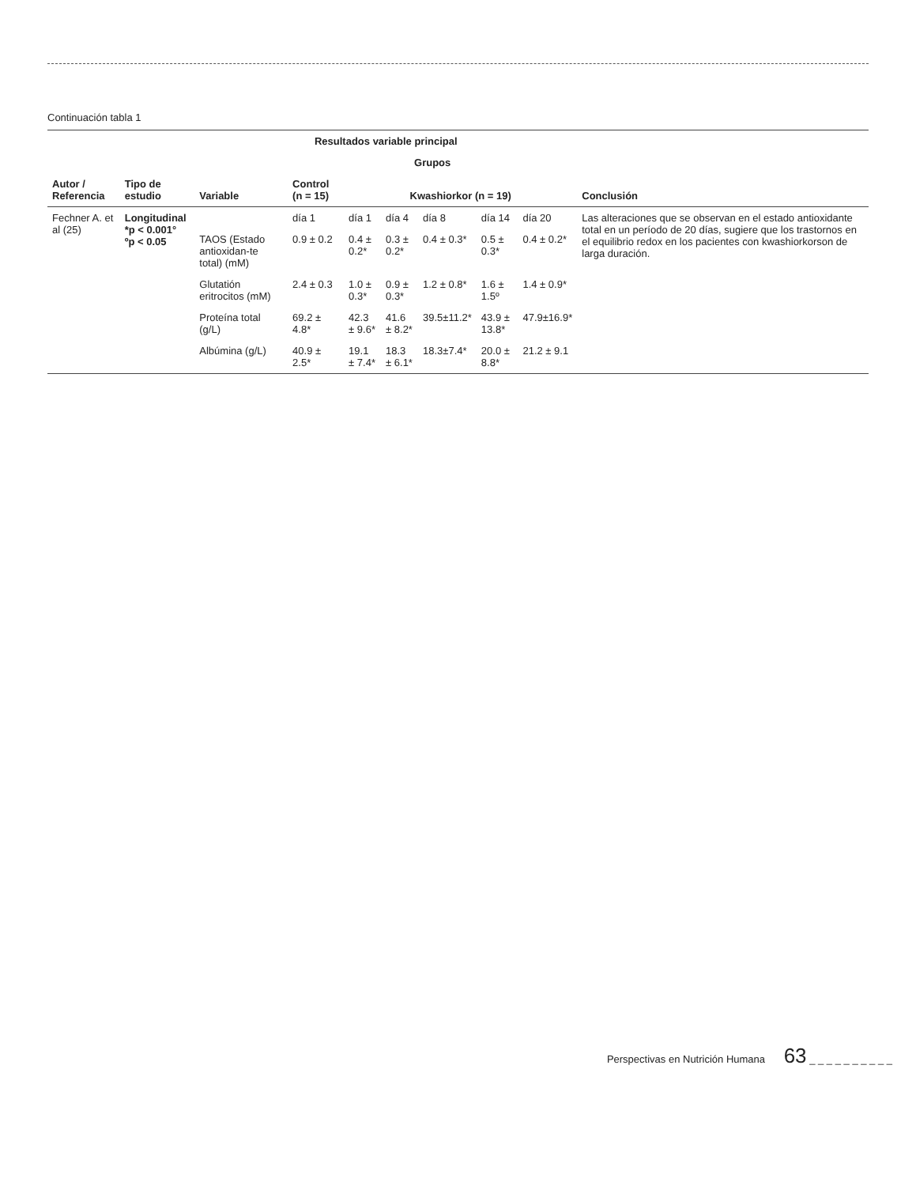Continuación tabla 1
| Autor / Referencia | Tipo de estudio | Resultados variable principal | | | | | | | Conclusión |
| --- | --- | --- | --- | --- | --- | --- | --- | --- | --- |
| | | Variable | Grupos | | | | | | |
| | | | Control (n = 15) | Kwashiorkor (n = 19) | | | | | |
| Fechner A. et al (25) | Longitudinal *p < 0.001° ºp < 0.05 | | día 1 | día 1 | día 4 | día 8 | día 14 | día 20 | Las alteraciones que se observan en el estado antioxidante total en un período de 20 días, sugiere que los trastornos en el equilibrio redox en los pacientes con kwashiorkorson de larga duración. |
| | | TAOS (Estado antioxidan-te total) (mM) | 0.9 ± 0.2 | 0.4 ± 0.2* | 0.3 ± 0.2* | 0.4 ± 0.3* | 0.5 ± 0.3* | 0.4 ± 0.2* | |
| | | Glutatión eritrocitos (mM) | 2.4 ± 0.3 | 1.0 ± 0.3* | 0.9 ± 0.3* | 1.2 ± 0.8* | 1.6 ± 1.5º | 1.4 ± 0.9* | |
| | | Proteína total (g/L) | 69.2 ± 4.8* | 42.3 ± 9.6* | 41.6 ± 8.2* | 39.5±11.2* | 43.9 ± 13.8* | 47.9±16.9* | |
| | | Albúmina (g/L) | 40.9 ± 2.5* | 19.1 ± 7.4* | 18.3 ± 6.1* | 18.3±7.4* | 20.0 ± 8.8* | 21.2 ± 9.1 | |
Perspectivas en Nutrición Humana 63 _ _ _ _ _ _ _ _ _ _